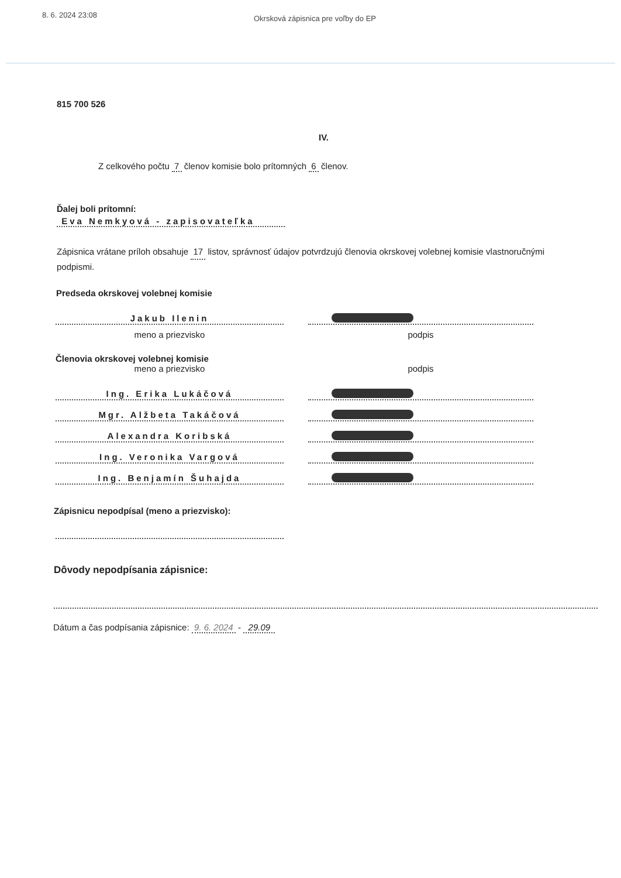8. 6. 2024 23:08
Okrsková zápisnica pre voľby do EP
815 700 526
IV.
Z celkového počtu 7 členov komisie bolo prítomných 6 členov.
Ďalej boli prítomní:
Eva Nemkyová - zapisovateľka
Zápisnica vrátane príloh obsahuje 17 listov, správnosť údajov potvrdzujú členovia okrskovej volebnej komisie vlastnoručnými podpismi.
Predseda okrskovej volebnej komisie
Jakub Ilenin
meno a priezvisko podpis
Členovia okrskovej volebnej komisie
meno a priezvisko podpis
Ing. Erika Lukáčová
Mgr. Alžbeta Takáčová
Alexandra Koribská
Ing. Veronika Vargová
Ing. Benjamín Šuhajda
Zápisnicu nepodpísal (meno a priezvisko):
Dôvody nepodpísania zápisnice:
Dátum a čas podpísania zápisnice: 9. 6. 2024 - 29.09